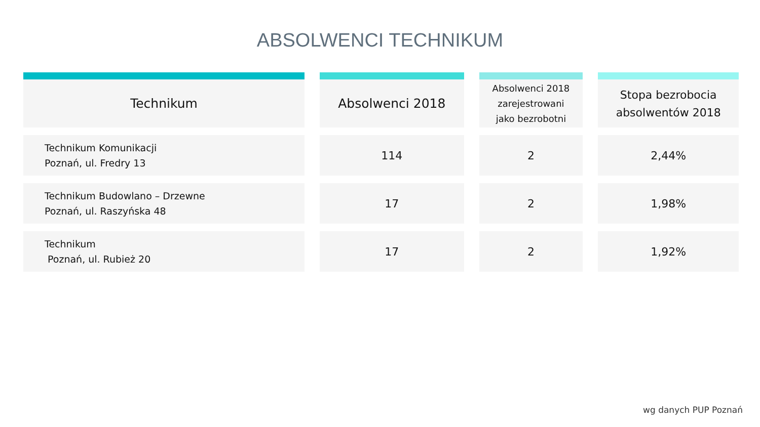ABSOLWENCI TECHNIKUM
| Technikum | Absolwenci 2018 | Absolwenci 2018 zarejestrowani jako bezrobotni | Stopa bezrobocia absolwentów 2018 |
| --- | --- | --- | --- |
| Technikum Komunikacji Poznań, ul. Fredry 13 | 114 | 2 | 2,44% |
| Technikum Budowlano – Drzewne Poznań, ul. Raszyńska 48 | 17 | 2 | 1,98% |
| Technikum Poznań, ul. Rubież 20 | 17 | 2 | 1,92% |
wg danych PUP Poznań